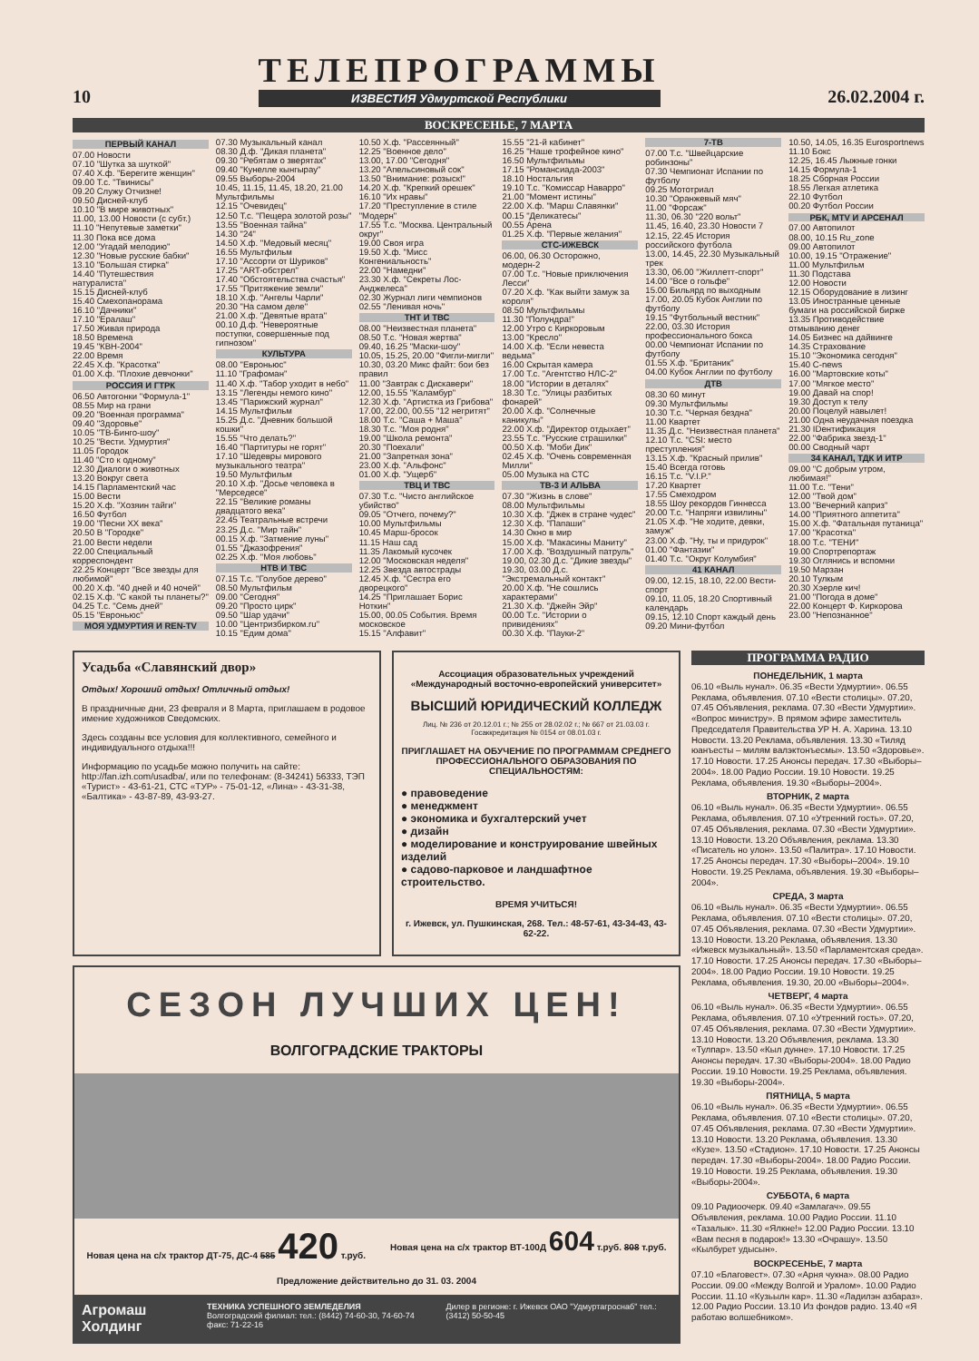10
ТЕЛЕПРОГРАММЫ
ИЗВЕСТИЯ Удмуртской Республики
26.02.2004 г.
ВОСКРЕСЕНЬЕ, 7 МАРТА
ПЕРВЫЙ КАНАЛ
07.00 Новости
07.10 "Шутка за шуткой"
07.40 Х.ф. "Берегите женщин"
09.00 Т.с. "Твинисы"
09.20 Служу Отчизне!
09.50 Дисней-клуб
10.10 "В мире животных"
11.00, 13.00 Новости (с субт.)
11.10 "Непутевые заметки"
11.30 Пока все дома
12.00 "Угадай мелодию"
12.30 "Новые русские бабки"
13.10 "Большая стирка"
14.40 "Путешествия натуралиста"
15.15 Дисней-клуб
15.40 Смехопанорама
16.10 "Дачники"
17.10 "Ералаш"
17.50 Живая природа
18.50 Времена
19.45 "КВН-2004"
22.00 Время
22.45 Х.ф. "Красотка"
01.00 Х.ф. "Плохие девчонки"
РОССИЯ И ГТРК
06.50 Автогонки "Формула-1"
08.55 Мир на грани
09.20 "Военная программа"
09.40 "Здоровье"
10.05 "ТВ-Бинго-шоу"
10.25 "Вести. Удмуртия"
11.05 Городок
11.40 "Сто к одному"
12.30 Диалоги о животных
13.20 Вокруг света
14.15 Парламентский час
15.00 Вести
15.20 Х.ф. "Хозяин тайги"
16.50 Футбол
19.00 "Песни XX века"
20.50 В "Городке"
21.00 Вести недели
22.00 Специальный корреспондент
22.25 Концерт "Все звезды для любимой"
00.20 Х.ф. "40 дней и 40 ночей"
02.15 Х.ф. "С какой ты планеты?"
04.25 Т.с. "Семь дней"
05.15 "Евроньюс"
МОЯ УДМУРТИЯ И REN-TV
07.30 Музыкальный канал
08.30 Д.ф. "Дикая планета"
09.30 "Ребятам о зверятах"
09.40 "Кунелле кынгырау"
09.55 Выборы-2004
10.45, 11.15, 11.45, 18.20, 21.00 Мультфильмы
12.15 "Очевидец"
12.50 Т.с. "Пещера золотой розы"
13.55 "Военная тайна"
14.30 "24"
14.50 Х.ф. "Медовый месяц"
16.55 Мультфильм
17.10 "Ассорти от Шуриков"
17.25 "ART-обстрел"
17.40 "Обстоятельства счастья"
17.55 "Притяжение земли"
18.10 Х.ф. "Ангелы Чарли"
20.30 "На самом деле"
21.00 Х.ф. "Девятые врата"
00.10 Д.ф. "Невероятные поступки, совершенные под гипнозом"
КУЛЬТУРА
08.00 "Евроньюс"
11.10 "Графоман"
11.40 Х.ф. "Табор уходит в небо"
13.15 "Легенды немого кино"
13.45 "Парижский журнал"
14.15 Мультфильм
15.25 Д.с. "Дневник большой кошки"
15.55 "Что делать?"
16.40 "Партитуры не горят"
17.10 "Шедевры мирового музыкального театра"
19.50 Мультфильм
20.10 Х.ф. "Досье человека в "Мерседесе"
22.15 "Великие романы двадцатого века"
22.45 Театральные встречи
23.25 Д.с. "Мир тайн"
00.15 Х.ф. "Затмение луны"
01.55 "Джазофрения"
02.25 Х.ф. "Моя любовь"
НТВ И ТВС
07.15 Т.с. "Голубое дерево"
08.50 Мультфильм
09.00 "Сегодня"
09.20 "Просто цирк"
09.50 "Шар удачи"
10.00 "Центризбирком.ru"
10.15 "Едим дома"
10.50 Х.ф. "Рассеянный"
12.25 "Военное дело"
13.00, 17.00 "Сегодня"
13.20 "Апельсиновый сок"
13.50 "Внимание: розыск!"
14.20 Х.ф. "Крепкий орешек"
16.10 "Их нравы"
17.20 "Преступление в стиле "Модерн"
17.55 Т.с. "Москва. Центральный округ"
19.00 Своя игра
19.50 Х.ф. "Мисс Конгениальность"
22.00 "Намедни"
23.30 Х.ф. "Секреты Лос-Анджелеса"
02.30 Журнал лиги чемпионов
02.55 "Ленивая ночь"
ТНТ И ТВС
08.00 "Неизвестная планета"
08.50 Т.с. "Новая жертва"
09.40, 16.25 "Маски-шоу"
10.05, 15.25, 20.00 "Фигли-мигли"
10.30, 03.20 Микс файт: бои без правил
11.00 "Завтрак с Дискавери"
12.00, 15.55 "Каламбур"
12.30 Х.ф. "Артистка из Грибова"
17.00, 22.00, 00.55 "12 негритят"
18.00 Т.с. "Саша + Маша"
18.30 Т.с. "Моя родня"
19.00 "Школа ремонта"
20.30 "Поехали"
21.00 "Запретная зона"
23.00 Х.ф. "Альфонс"
01.00 Х.ф. "Ущерб"
ТВЦ И ТВС
07.30 Т.с. "Чисто английское убийство"
09.05 "Отчего, почему?"
10.00 Мультфильмы
10.45 Марш-бросок
11.15 Наш сад
11.35 Лакомый кусочек
12.00 "Московская неделя"
12.25 Звезда автострады
12.45 Х.ф. "Сестра его дворецкого"
14.25 "Приглашает Борис Ноткин"
15.00, 00.05 События. Время московское
15.15 "Алфавит"
15.55 "21-й кабинет"
16.25 "Наше трофейное кино"
16.50 Мультфильмы
17.15 "Романсиада-2003"
18.10 Ностальгия
19.10 Т.с. "Комиссар Наварро"
21.00 "Момент истины"
22.00 Х.ф. "Марш Славянки"
00.15 "Деликатесы"
00.55 Арена
01.25 Х.ф. "Первые желания"
СТС-ИЖЕВСК
06.00, 06.30 Осторожно, модерн-2
07.00 Т.с. "Новые приключения Лесси"
07.20 Х.ф. "Как выйти замуж за короля"
08.50 Мультфильмы
11.30 "Полундра!"
12.00 Утро с Киркоровым
13.00 "Кресло"
14.00 Х.ф. "Если невеста ведьма"
16.00 Скрытая камера
17.00 Т.с. "Агентство НЛС-2"
18.00 "Истории в деталях"
18.30 Т.с. "Улицы разбитых фонарей"
20.00 Х.ф. "Солнечные каникулы"
22.00 Х.ф. "Директор отдыхает"
23.55 Т.с. "Русские страшилки"
00.50 Х.ф. "Моби Дик"
02.45 Х.ф. "Очень современная Милли"
05.00 Музыка на СТС
ТВ-3 И АЛЬВА
07.30 "Жизнь в слове"
08.00 Мультфильмы
10.30 Х.ф. "Джек в стране чудес"
12.30 Х.ф. "Папаши"
14.30 Окно в мир
15.00 Х.ф. "Макасины Маниту"
17.00 Х.ф. "Воздушный патруль"
19.00, 02.30 Д.с. "Дикие звезды"
19.30, 03.00 Д.с. "Экстремальный контакт"
20.00 Х.ф. "Не сошлись характерами"
21.30 Х.ф. "Джейн Эйр"
00.00 Т.с. "Истории о привидениях"
00.30 Х.ф. "Пауки-2"
7-ТВ
07.00 Т.с. "Швейцарские робинзоны"
07.30 Чемпионат Испании по футболу
09.25 Мототриал
10.30 "Оранжевый мяч"
11.00 "Форсаж"
11.30, 06.30 "220 вольт"
11.45, 16.40, 23.30 Новости 7
12.15, 22.45 История российского футбола
13.00, 14.45, 22.30 Музыкальный трек
13.30, 06.00 "Жиллетт-спорт"
14.00 "Все о гольфе"
15.00 Бильярд по выходным
17.00, 20.05 Кубок Англии по футболу
19.15 "Футбольный вестник"
22.00, 03.30 История профессионального бокса
00.00 Чемпионат Испании по футболу
01.55 Х.ф. "Британик"
04.00 Кубок Англии по футболу
ДТВ
08.30 60 минут
09.30 Мультфильмы
10.30 Т.с. "Черная бездна"
11.00 Квартет
11.35 Д.с. "Неизвестная планета"
12.10 Т.с. "CSI: место преступления"
13.15 Х.ф. "Красный прилив"
15.40 Всегда готовь
16.15 Т.с. "V.I.P."
17.20 Квартет
17.55 Смеходром
18.55 Шоу рекордов Гиннесса
20.00 Т.с. "Напряги извилины"
21.05 Х.ф. "Не ходите, девки, замуж"
23.00 Х.ф. "Ну, ты и придурок"
01.00 "Фантазии"
01.40 Т.с. "Округ Колумбия"
41 КАНАЛ
09.00, 12.15, 18.10, 22.00 Вести-спорт
09.10, 11.05, 18.20 Спортивный календарь
09.15, 12.10 Спорт каждый день
09.20 Мини-футбол
10.50, 14.05, 16.35 Eurosportnews
11.10 Бокс
12.25, 16.45 Лыжные гонки
14.15 Формула-1
18.25 Сборная России
18.55 Легкая атлетика
22.10 Футбол
00.20 Футбол России
РБК, MTV И АРСЕНАЛ
07.00 Автопилот
08.00, 10.15 Ru_zone
09.00 Автопилот
10.00, 19.15 "Отражение"
11.00 Мультфильм
11.30 Подстава
12.00 Новости
12.15 Оборудование в лизинг
13.05 Иностранные ценные бумаги на российской бирже
13.35 Противодействие отмыванию денег
14.05 Бизнес на дайвинге
14.35 Страхование
15.10 "Экономика сегодня"
15.40 C-news
16.00 "Мартовские коты"
17.00 "Мягкое место"
19.00 Давай на спор!
19.30 Доступ к телу
20.00 Поцелуй навылет!
21.00 Одна неудачная поездка
21.30 IDентификация
22.00 "Фабрика звезд-1"
00.00 Сводный чарт
34 КАНАЛ, ТДК И ИТР
09.00 "С добрым утром, любимая!"
11.00 Т.с. "Тени"
12.00 "Твой дом"
13.00 "Вечерний каприз"
14.00 "Приятного аппетита"
15.00 Х.ф. "Фатальная путаница"
17.00 "Красотка"
18.00 Т.с. "ТЕНИ"
19.00 Спортрепортаж
19.30 Оглянись и вспомни
19.50 Марзан
20.10 Тулкым
20.30 Хэерле кич!
21.00 "Погода в доме"
22.00 Концерт Ф. Киркорова
23.00 "Непознанное"
Усадьба «Славянский двор»
Отдых! Хороший отдых! Отличный отдых!
В праздничные дни, 23 февраля и 8 Марта, приглашаем в родовое имение художников Сведомских.
Здесь созданы все условия для коллективного, семейного и индивидуального отдыха!!!
Информацию по усадьбе можно получить на сайте: http://fan.izh.com/usadba/, или по телефонам: (8-34241) 56333, ТЭП «Турист» - 43-61-21, СТС «ТУР» - 75-01-12, «Лина» - 43-31-38, «Балтика» - 43-87-89, 43-93-27.
Ассоциация образовательных учреждений «Международный восточно-европейский университет»
ВЫСШИЙ ЮРИДИЧЕСКИЙ КОЛЛЕДЖ
Лиц. № 236 от 20.12.01 г.; № 255 от 28.02.02 г.; № 667 от 21.03.03 г. Госаккредитация № 0154 от 08.01.03 г.
ПРИГЛАШАЕТ НА ОБУЧЕНИЕ ПО ПРОГРАММАМ СРЕДНЕГО ПРОФЕССИОНАЛЬНОГО ОБРАЗОВАНИЯ ПО СПЕЦИАЛЬНОСТЯМ:
● правоведение
● менеджмент
● экономика и бухгалтерский учет
● дизайн
● моделирование и конструирование швейных изделий
● садово-парковое и ландшафтное строительство.
ВРЕМЯ УЧИТЬСЯ!
г. Ижевск, ул. Пушкинская, 268. Тел.: 48-57-61, 43-34-43, 43-62-22.
СЕЗОН ЛУЧШИХ ЦЕН!
ВОЛГОГРАДСКИЕ ТРАКТОРЫ
Новая цена на с/х трактор ДТ-75, ДС-4 585 420 т.руб.
Новая цена на с/х трактор ВТ-100Д 604 т.руб. 808 т.руб.
Предложение действительно до 31. 03. 2004
Агромаш Холдинг
ТЕХНИКА УСПЕШНОГО ЗЕМЛЕДЕЛИЯ
Волгоградский филиал: тел.: (8442) 74-60-30, 74-60-74 факс: 71-22-16
Дилер в регионе: г. Ижевск ОАО "Удмуртагроснаб" тел.: (3412) 50-50-45
ПРОГРАММА РАДИО
ПОНЕДЕЛЬНИК, 1 марта
06.10 «Выль нунал». 06.35 «Вести Удмуртии». 06.55 Реклама, объявления. 07.10 «Вести столицы». 07.20, 07.45 Объявления, реклама. 07.30 «Вести Удмуртии». «Вопрос министру». В прямом эфире заместитель Председателя Правительства УР Н. А. Харина. 13.10 Новости. 13.20 Реклама, объявления. 13.30 «Тиляд юанъесты – милям валэктонъесмы». 13.50 «Здоровье». 17.10 Новости. 17.25 Анонсы передач. 17.30 «Выборы–2004». 18.00 Радио России. 19.10 Новости. 19.25 Реклама, объявления. 19.30 «Выборы–2004».
ВТОРНИК, 2 марта
06.10 «Выль нунал». 06.35 «Вести Удмуртии». 06.55 Реклама, объявления. 07.10 «Утренний гость». 07.20, 07.45 Объявления, реклама. 07.30 «Вести Удмуртии». 13.10 Новости. 13.20 Объявления, реклама. 13.30 «Писатель но улон». 13.50 «Палитра». 17.10 Новости. 17.25 Анонсы передач. 17.30 «Выборы–2004». 19.10 Новости. 19.25 Реклама, объявления. 19.30 «Выборы–2004».
СРЕДА, 3 марта
06.10 «Выль нунал». 06.35 «Вести Удмуртии». 06.55 Реклама, объявления. 07.10 «Вести столицы». 07.20, 07.45 Объявления, реклама. 07.30 «Вести Удмуртии». 13.10 Новости. 13.20 Реклама, объявления. 13.30 «Ижевск музыкальный». 13.50 «Парламентская среда». 17.10 Новости. 17.25 Анонсы передач. 17.30 «Выборы–2004». 18.00 Радио России. 19.10 Новости. 19.25 Реклама, объявления. 19.30, 20.00 «Выборы–2004».
ЧЕТВЕРГ, 4 марта
06.10 «Выль нунал». 06.35 «Вести Удмуртии». 06.55 Реклама, объявления. 07.10 «Утренний гость». 07.20, 07.45 Объявления, реклама. 07.30 «Вести Удмуртии». 13.10 Новости. 13.20 Объявления, реклама. 13.30 «Тулпар». 13.50 «Кыл дунне». 17.10 Новости. 17.25 Анонсы передач. 17.30 «Выборы-2004». 18.00 Радио России. 19.10 Новости. 19.25 Реклама, объявления. 19.30 «Выборы-2004».
ПЯТНИЦА, 5 марта
06.10 «Выль нунал». 06.35 «Вести Удмуртии». 06.55 Реклама, объявления. 07.10 «Вести столицы». 07.20, 07.45 Объявления, реклама. 07.30 «Вести Удмуртии». 13.10 Новости. 13.20 Реклама, объявления. 13.30 «Кузе». 13.50 «Стадион». 17.10 Новости. 17.25 Анонсы передач. 17.30 «Выборы-2004». 18.00 Радио России. 19.10 Новости. 19.25 Реклама, объявления. 19.30 «Выборы-2004».
СУББОТА, 6 марта
09.10 Радиоочерк. 09.40 «Замлагач». 09.55 Объявления, реклама. 10.00 Радио России. 11.10 «Тазалык». 11.30 «Ялкне!» 12.00 Радио России. 13.10 «Вам песня в подарок!» 13.30 «Очрашу». 13.50 «Кылбурет удысын».
ВОСКРЕСЕНЬЕ, 7 марта
07.10 «Благовест». 07.30 «Арня чукна». 08.00 Радио России. 09.00 «Между Волгой и Уралом». 10.00 Радио России. 11.10 «Кузьылн кар». 11.30 «Ладилэн азбараз». 12.00 Радио России. 13.10 Из фондов радио. 13.40 «Я работаю волшебником».